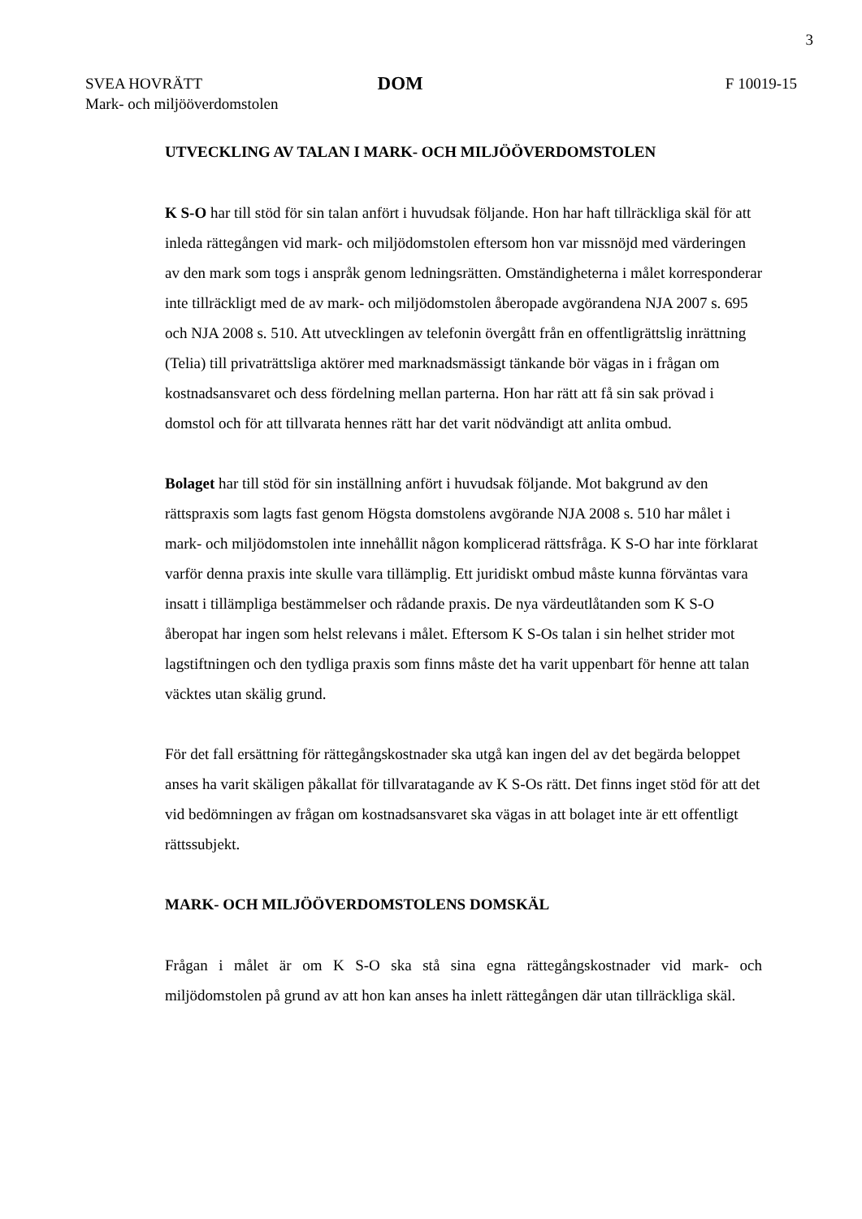3
SVEA HOVRÄTT
Mark- och miljööverdomstolen
DOM
F 10019-15
UTVECKLING AV TALAN I MARK- OCH MILJÖÖVERDOMSTOLEN
K S-O har till stöd för sin talan anfört i huvudsak följande. Hon har haft tillräckliga skäl för att inleda rättegången vid mark- och miljödomstolen eftersom hon var missnöjd med värderingen av den mark som togs i anspråk genom ledningsrätten. Omständigheterna i målet korresponderar inte tillräckligt med de av mark- och miljödomstolen åberopade avgörandena NJA 2007 s. 695 och NJA 2008 s. 510. Att utvecklingen av telefonin övergått från en offentligrättslig inrättning (Telia) till privaträttsliga aktörer med marknadsmässigt tänkande bör vägas in i frågan om kostnadsansvaret och dess fördelning mellan parterna. Hon har rätt att få sin sak prövad i domstol och för att tillvarata hennes rätt har det varit nödvändigt att anlita ombud.
Bolaget har till stöd för sin inställning anfört i huvudsak följande. Mot bakgrund av den rättspraxis som lagts fast genom Högsta domstolens avgörande NJA 2008 s. 510 har målet i mark- och miljödomstolen inte innehållit någon komplicerad rättsfråga. K S-O har inte förklarat varför denna praxis inte skulle vara tillämplig. Ett juridiskt ombud måste kunna förväntas vara insatt i tillämpliga bestämmelser och rådande praxis. De nya värdeutlåtanden som K S-O åberopat har ingen som helst relevans i målet. Eftersom K S-Os talan i sin helhet strider mot lagstiftningen och den tydliga praxis som finns måste det ha varit uppenbart för henne att talan väcktes utan skälig grund.
För det fall ersättning för rättegångskostnader ska utgå kan ingen del av det begärda beloppet anses ha varit skäligen påkallat för tillvaratagande av K S-Os rätt. Det finns inget stöd för att det vid bedömningen av frågan om kostnadsansvaret ska vägas in att bolaget inte är ett offentligt rättssubjekt.
MARK- OCH MILJÖÖVERDOMSTOLENS DOMSKÄL
Frågan i målet är om K S-O ska stå sina egna rättegångskostnader vid mark- och miljödomstolen på grund av att hon kan anses ha inlett rättegången där utan tillräckliga skäl.